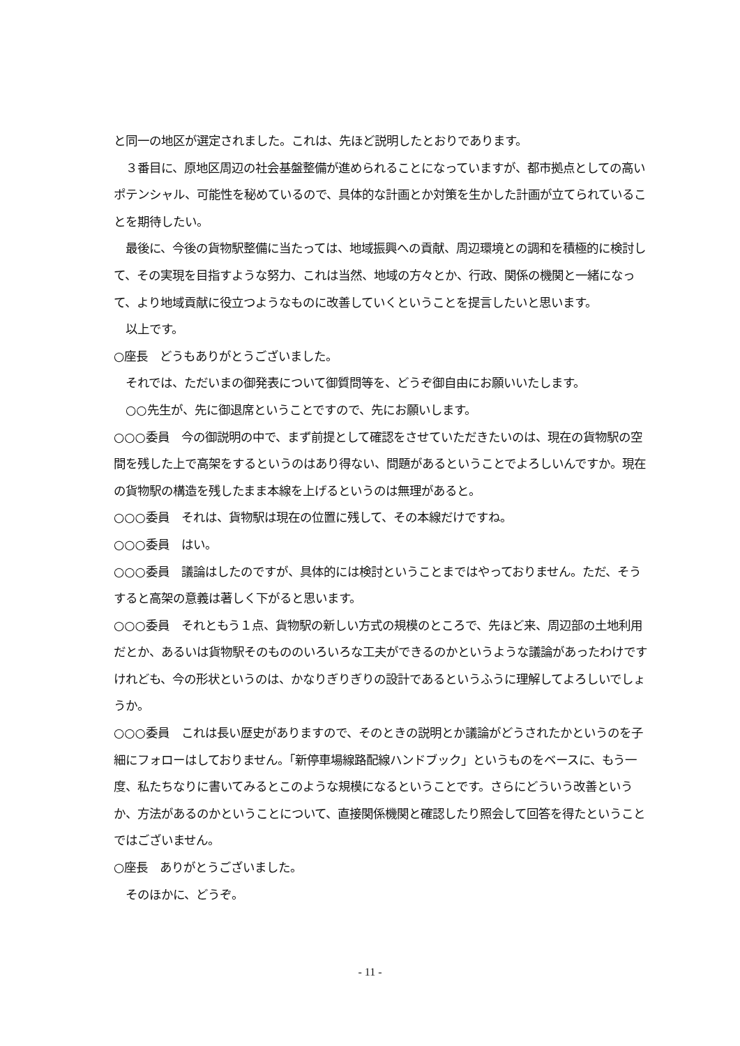と同一の地区が選定されました。これは、先ほど説明したとおりであります。
　３番目に、原地区周辺の社会基盤整備が進められることになっていますが、都市拠点としての高いポテンシャル、可能性を秘めているので、具体的な計画とか対策を生かした計画が立てられていることを期待したい。
　最後に、今後の貨物駅整備に当たっては、地域振興への貢献、周辺環境との調和を積極的に検討して、その実現を目指すような努力、これは当然、地域の方々とか、行政、関係の機関と一緒になって、より地域貢献に役立つようなものに改善していくということを提言したいと思います。
　以上です。
○座長　どうもありがとうございました。
　それでは、ただいまの御発表について御質問等を、どうぞ御自由にお願いいたします。
　○○先生が、先に御退席ということですので、先にお願いします。
○○○委員　今の御説明の中で、まず前提として確認をさせていただきたいのは、現在の貨物駅の空間を残した上で高架をするというのはあり得ない、問題があるということでよろしいんですか。現在の貨物駅の構造を残したまま本線を上げるというのは無理があると。
○○○委員　それは、貨物駅は現在の位置に残して、その本線だけですね。
○○○委員　はい。
○○○委員　議論はしたのですが、具体的には検討ということまではやっておりません。ただ、そうすると高架の意義は著しく下がると思います。
○○○委員　それともう１点、貨物駅の新しい方式の規模のところで、先ほど来、周辺部の土地利用だとか、あるいは貨物駅そのもののいろいろな工夫ができるのかというような議論があったわけですけれども、今の形状というのは、かなりぎりぎりの設計であるというふうに理解してよろしいでしょうか。
○○○委員　これは長い歴史がありますので、そのときの説明とか議論がどうされたかというのを子細にフォローはしておりません。「新停車場線路配線ハンドブック」というものをベースに、もう一度、私たちなりに書いてみるとこのような規模になるということです。さらにどういう改善というか、方法があるのかということについて、直接関係機関と確認したり照会して回答を得たということではございません。
○座長　ありがとうございました。
　そのほかに、どうぞ。
- 11 -